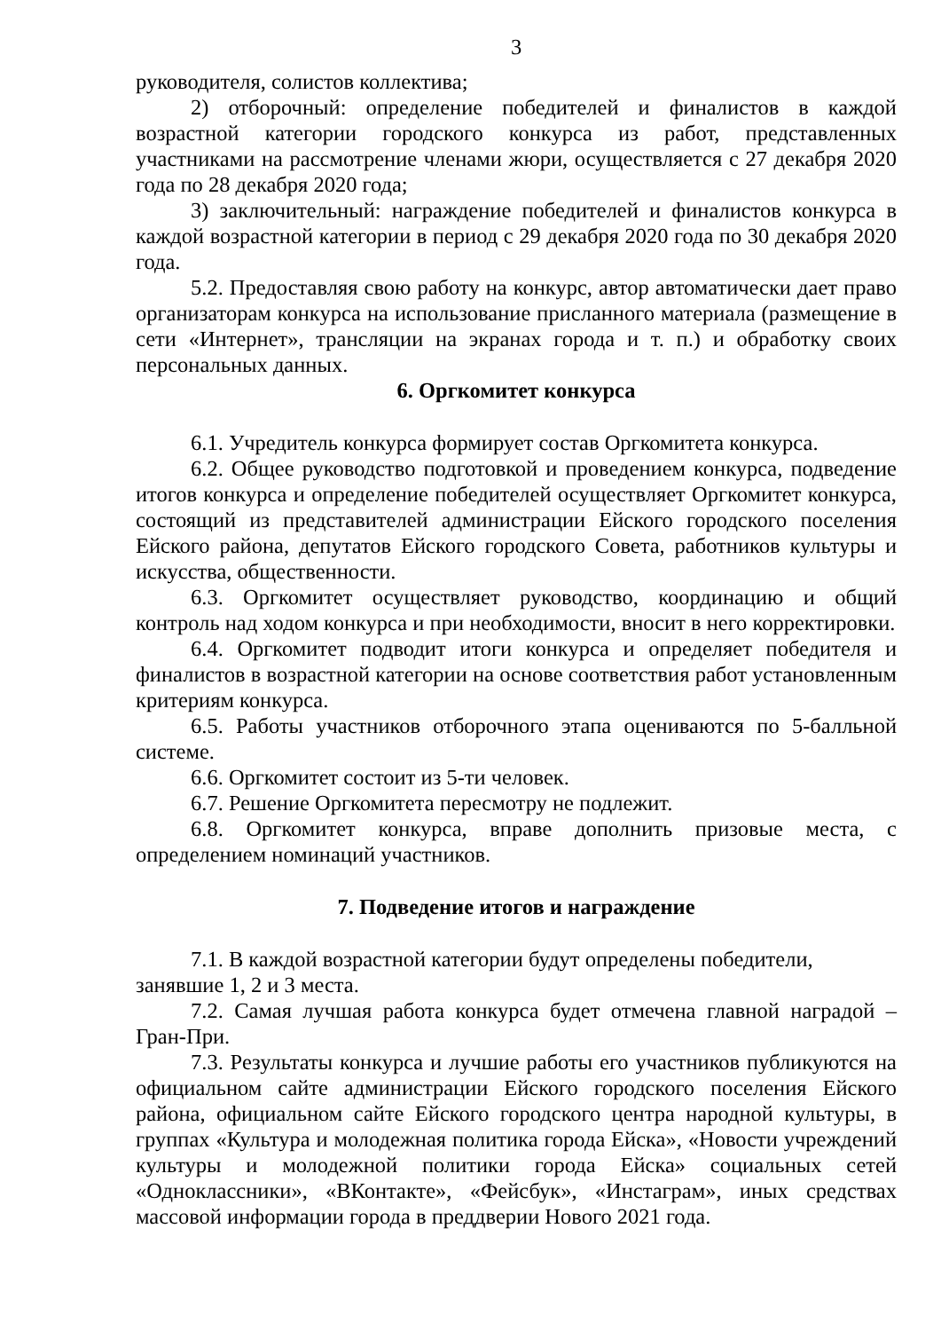3
руководителя, солистов коллектива;
2) отборочный: определение победителей и финалистов в каждой возрастной категории городского конкурса из работ, представленных участниками на рассмотрение членами жюри, осуществляется с 27 декабря 2020 года по 28 декабря 2020 года;
3) заключительный: награждение победителей и финалистов конкурса в каждой возрастной категории в период с 29 декабря 2020 года по 30 декабря 2020 года.
5.2. Предоставляя свою работу на конкурс, автор автоматически дает право организаторам конкурса на использование присланного материала (размещение в сети «Интернет», трансляции на экранах города и т. п.) и обработку своих персональных данных.
6. Оргкомитет конкурса
6.1. Учредитель конкурса формирует состав Оргкомитета конкурса.
6.2. Общее руководство подготовкой и проведением конкурса, подведение итогов конкурса и определение победителей осуществляет Оргкомитет конкурса, состоящий из представителей администрации Ейского городского поселения Ейского района, депутатов Ейского городского Совета, работников культуры и искусства, общественности.
6.3. Оргкомитет осуществляет руководство, координацию и общий контроль над ходом конкурса и при необходимости, вносит в него корректировки.
6.4. Оргкомитет подводит итоги конкурса и определяет победителя и финалистов в возрастной категории на основе соответствия работ установленным критериям конкурса.
6.5. Работы участников отборочного этапа оцениваются по 5-балльной системе.
6.6. Оргкомитет состоит из 5-ти человек.
6.7. Решение Оргкомитета пересмотру не подлежит.
6.8. Оргкомитет конкурса, вправе дополнить призовые места, с определением номинаций участников.
7. Подведение итогов и награждение
7.1. В каждой возрастной категории будут определены победители,
занявшие 1, 2 и 3 места.
7.2. Самая лучшая работа конкурса будет отмечена главной наградой – Гран-При.
7.3. Результаты конкурса и лучшие работы его участников публикуются на официальном сайте администрации Ейского городского поселения Ейского района, официальном сайте Ейского городского центра народной культуры, в группах «Культура и молодежная политика города Ейска», «Новости учреждений культуры и молодежной политики города Ейска» социальных сетей «Одноклассники», «ВКонтакте», «Фейсбук», «Инстаграм», иных средствах массовой информации города в преддверии Нового 2021 года.